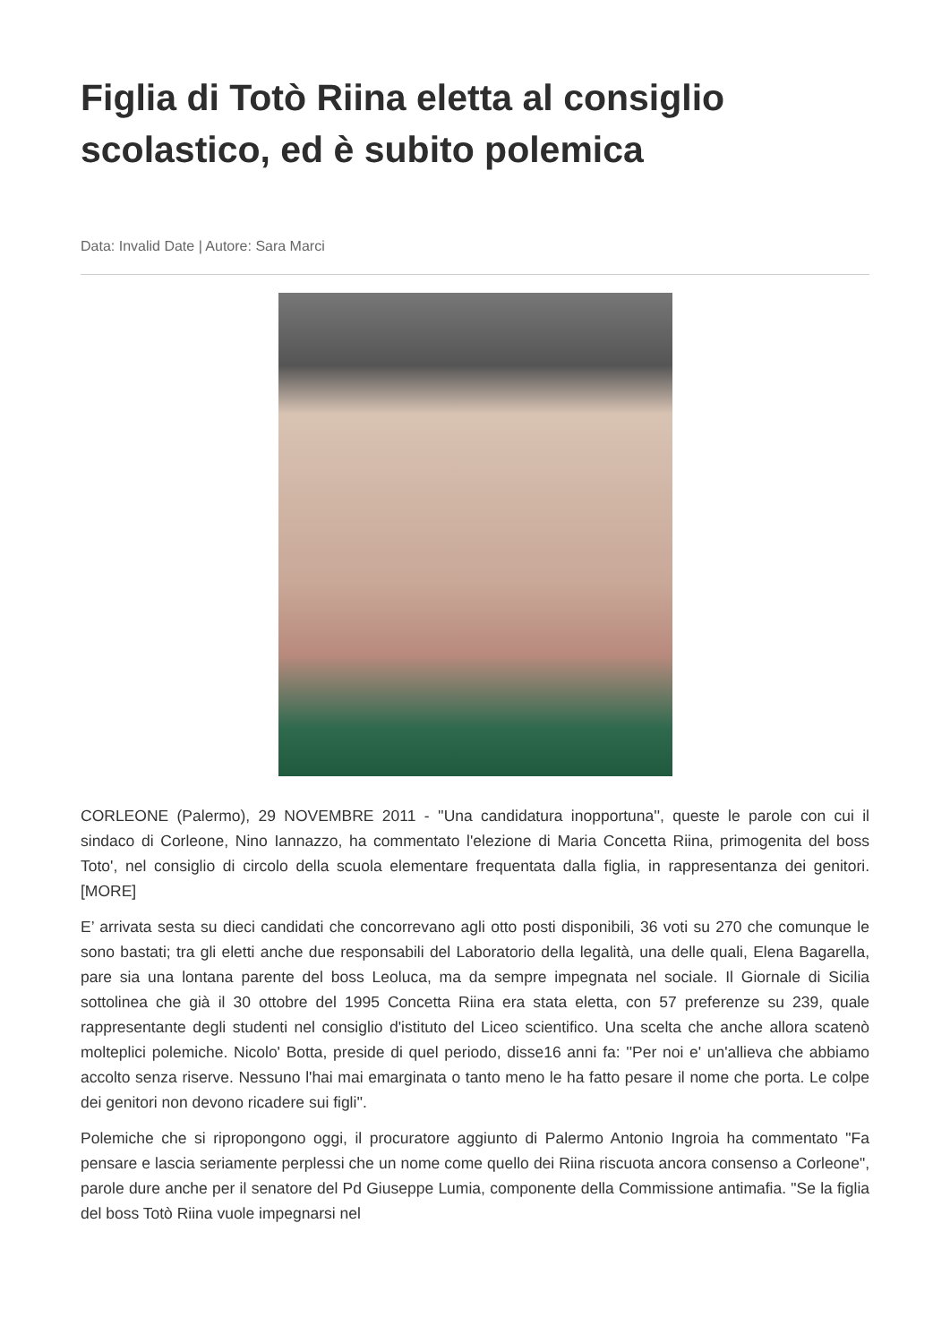Figlia di Totò Riina eletta al consiglio scolastico, ed è subito polemica
Data: Invalid Date | Autore: Sara Marci
CORLEONE (Palermo), 29 NOVEMBRE 2011 - ''Una candidatura inopportuna'', queste le parole con cui il sindaco di Corleone, Nino Iannazzo, ha commentato l'elezione di Maria Concetta Riina, primogenita del boss Toto', nel consiglio di circolo della scuola elementare frequentata dalla figlia, in rappresentanza dei genitori.[MORE]
E’ arrivata sesta su dieci candidati che concorrevano agli otto posti disponibili, 36 voti su 270 che comunque le sono bastati; tra gli eletti anche due responsabili del Laboratorio della legalità, una delle quali, Elena Bagarella, pare sia una lontana parente del boss Leoluca, ma da sempre impegnata nel sociale. Il Giornale di Sicilia sottolinea che già il 30 ottobre del 1995 Concetta Riina era stata eletta, con 57 preferenze su 239, quale rappresentante degli studenti nel consiglio d'istituto del Liceo scientifico. Una scelta che anche allora scatenò molteplici polemiche. Nicolo' Botta, preside di quel periodo, disse16 anni fa: ''Per noi e' un'allieva che abbiamo accolto senza riserve. Nessuno l'hai mai emarginata o tanto meno le ha fatto pesare il nome che porta. Le colpe dei genitori non devono ricadere sui figli''.
Polemiche che si ripropongono oggi, il procuratore aggiunto di Palermo Antonio Ingroia ha commentato "Fa pensare e lascia seriamente perplessi che un nome come quello dei Riina riscuota ancora consenso a Corleone", parole dure anche per il senatore del Pd Giuseppe Lumia, componente della Commissione antimafia. "Se la figlia del boss Totò Riina vuole impegnarsi nel